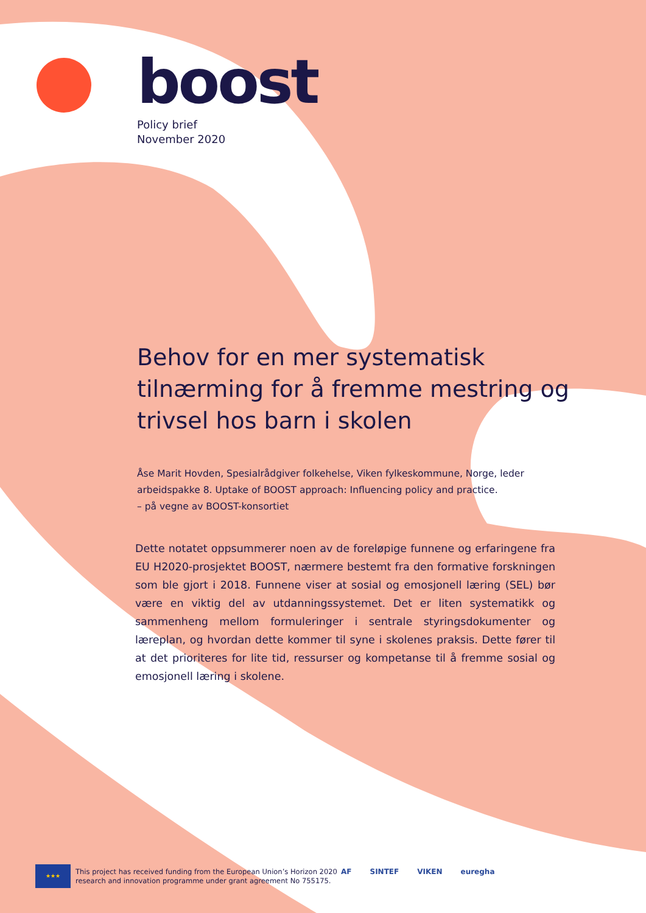boost
Policy brief
November 2020
Behov for en mer systematisk tilnærming for å fremme mestring og trivsel hos barn i skolen
Åse Marit Hovden, Spesialrådgiver folkehelse, Viken fylkeskommune, Norge, leder arbeidspakke 8. Uptake of BOOST approach: Influencing policy and practice.
– på vegne av BOOST-konsortiet
Dette notatet oppsummerer noen av de foreløpige funnene og erfaringene fra EU H2020-prosjektet BOOST, nærmere bestemt fra den formative forskningen som ble gjort i 2018. Funnene viser at sosial og emosjonell læring (SEL) bør være en viktig del av utdanningssystemet. Det er liten systematikk og sammenheng mellom formuleringer i sentrale styringsdokumenter og læreplan, og hvordan dette kommer til syne i skolenes praksis. Dette fører til at det prioriteres for lite tid, ressurser og kompetanse til å fremme sosial og emosjonell læring i skolene.
★★★
This project has received funding from the European Union’s Horizon 2020
research and innovation programme under grant agreement No 755175.
AF SINTEF VIKEN euregha